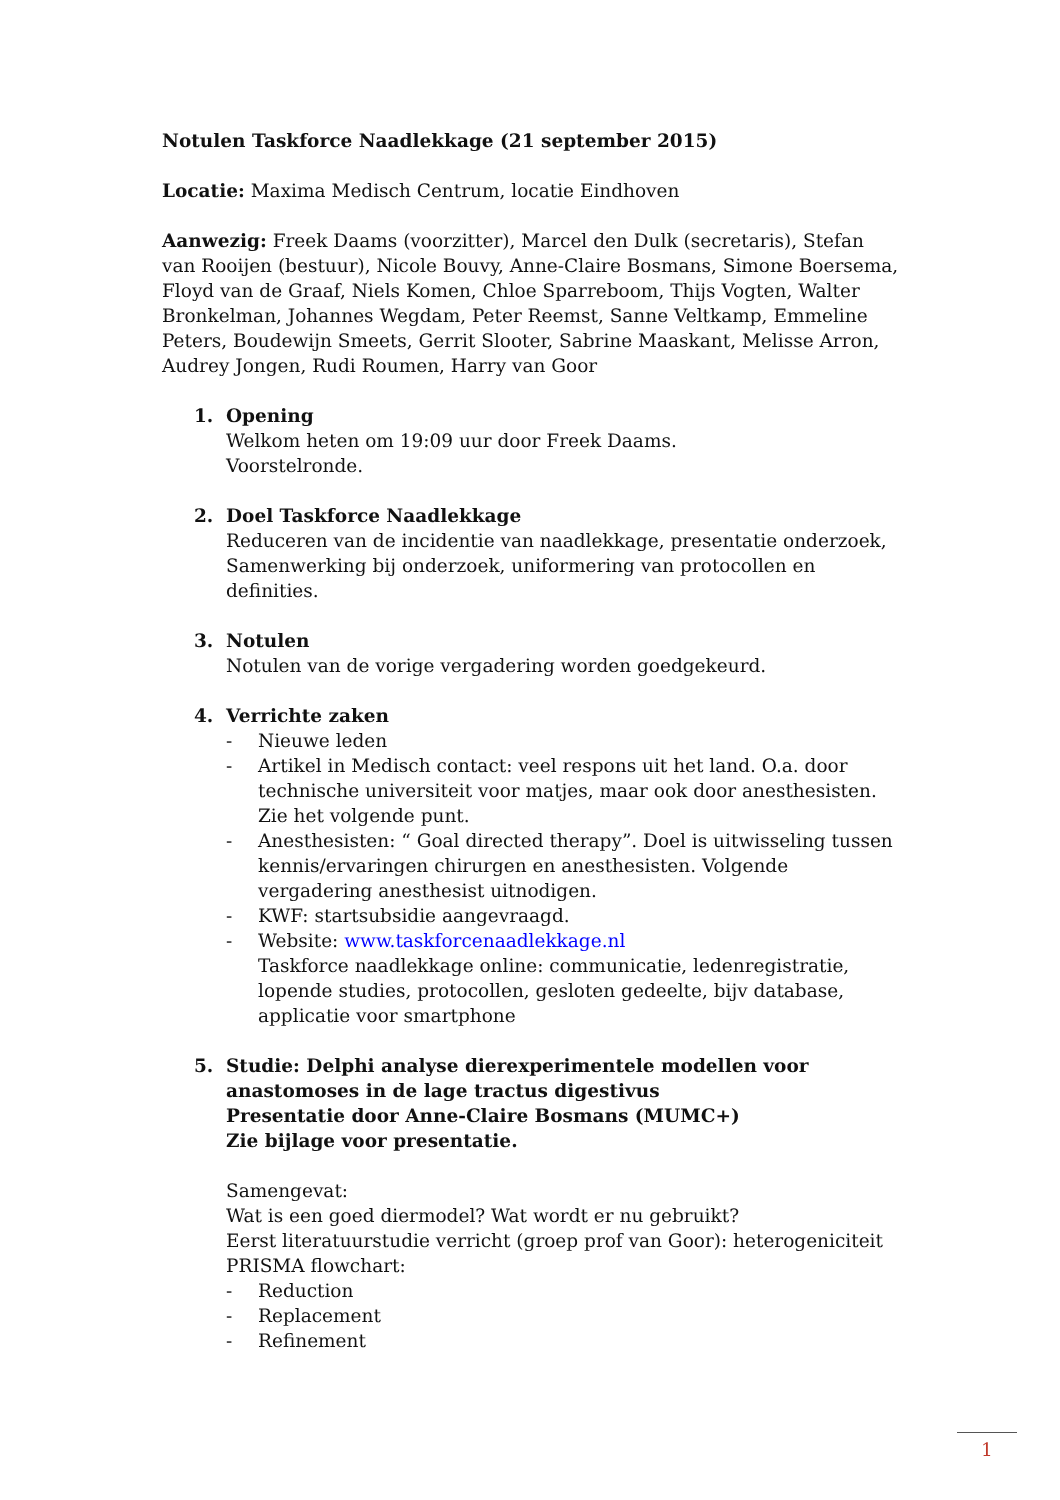Notulen Taskforce Naadlekkage (21 september 2015)
Locatie: Maxima Medisch Centrum, locatie Eindhoven
Aanwezig: Freek Daams (voorzitter), Marcel den Dulk (secretaris), Stefan van Rooijen (bestuur), Nicole Bouvy, Anne-Claire Bosmans, Simone Boersema, Floyd van de Graaf, Niels Komen, Chloe Sparreboom, Thijs Vogten, Walter Bronkelman, Johannes Wegdam, Peter Reemst, Sanne Veltkamp, Emmeline Peters, Boudewijn Smeets, Gerrit Slooter, Sabrine Maaskant, Melisse Arron, Audrey Jongen, Rudi Roumen, Harry van Goor
1. Opening
Welkom heten om 19:09 uur door Freek Daams.
Voorstelronde.
2. Doel Taskforce Naadlekkage
Reduceren van de incidentie van naadlekkage, presentatie onderzoek, Samenwerking bij onderzoek, uniformering van protocollen en definities.
3. Notulen
Notulen van de vorige vergadering worden goedgekeurd.
4. Verrichte zaken
- Nieuwe leden
- Artikel in Medisch contact: veel respons uit het land. O.a. door technische universiteit voor matjes, maar ook door anesthesisten. Zie het volgende punt.
- Anesthesisten: “ Goal directed therapy”. Doel is uitwisseling tussen kennis/ervaringen chirurgen en anesthesisten. Volgende vergadering anesthesist uitnodigen.
- KWF: startsubsidie aangevraagd.
- Website: www.taskforcenaadlekkage.nl
Taskforce naadlekkage online: communicatie, ledenregistratie, lopende studies, protocollen, gesloten gedeelte, bijv database, applicatie voor smartphone
5. Studie: Delphi analyse dierexperimentele modellen voor anastomoses in de lage tractus digestivus
Presentatie door Anne-Claire Bosmans (MUMC+)
Zie bijlage voor presentatie.
Samengevat:
Wat is een goed diermodel? Wat wordt er nu gebruikt?
Eerst literatuurstudie verricht (groep prof van Goor): heterogeniciteit
PRISMA flowchart:
- Reduction
- Replacement
- Refinement
1